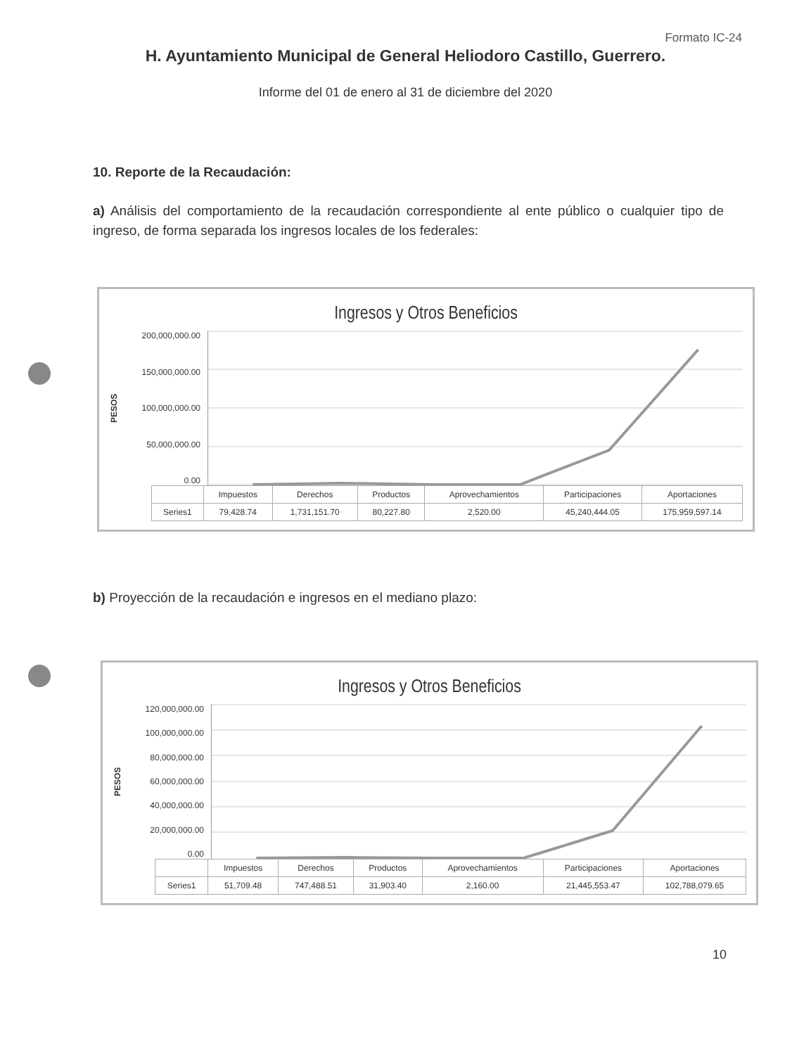Formato IC-24
H. Ayuntamiento Municipal de General Heliodoro Castillo, Guerrero.
Informe del 01 de enero al 31 de diciembre del 2020
10. Reporte de la Recaudación:
a) Análisis del comportamiento de la recaudación correspondiente al ente público o cualquier tipo de ingreso, de forma separada los ingresos locales de los federales:
Ingresos y Otros Beneficios
PESOS
200,000,000.00
150,000,000.00
100,000,000.00
50,000,000.00
0.00
| | Impuestos | Derechos | Productos | Aprovechamientos | Participaciones | Aportaciones |
| --- | --- | --- | --- | --- | --- | --- |
| Series1 | 79,428.74 | 1,731,151.70 | 80,227.80 | 2,520.00 | 45,240,444.05 | 175,959,597.14 |
b) Proyección de la recaudación e ingresos en el mediano plazo:
Ingresos y Otros Beneficios
PESOS
120,000,000.00
100,000,000.00
80,000,000.00
60,000,000.00
40,000,000.00
20,000,000.00
0.00
| | Impuestos | Derechos | Productos | Aprovechamientos | Participaciones | Aportaciones |
| --- | --- | --- | --- | --- | --- | --- |
| Series1 | 51,709.48 | 747,488.51 | 31,903.40 | 2,160.00 | 21,445,553.47 | 102,788,079.65 |
10